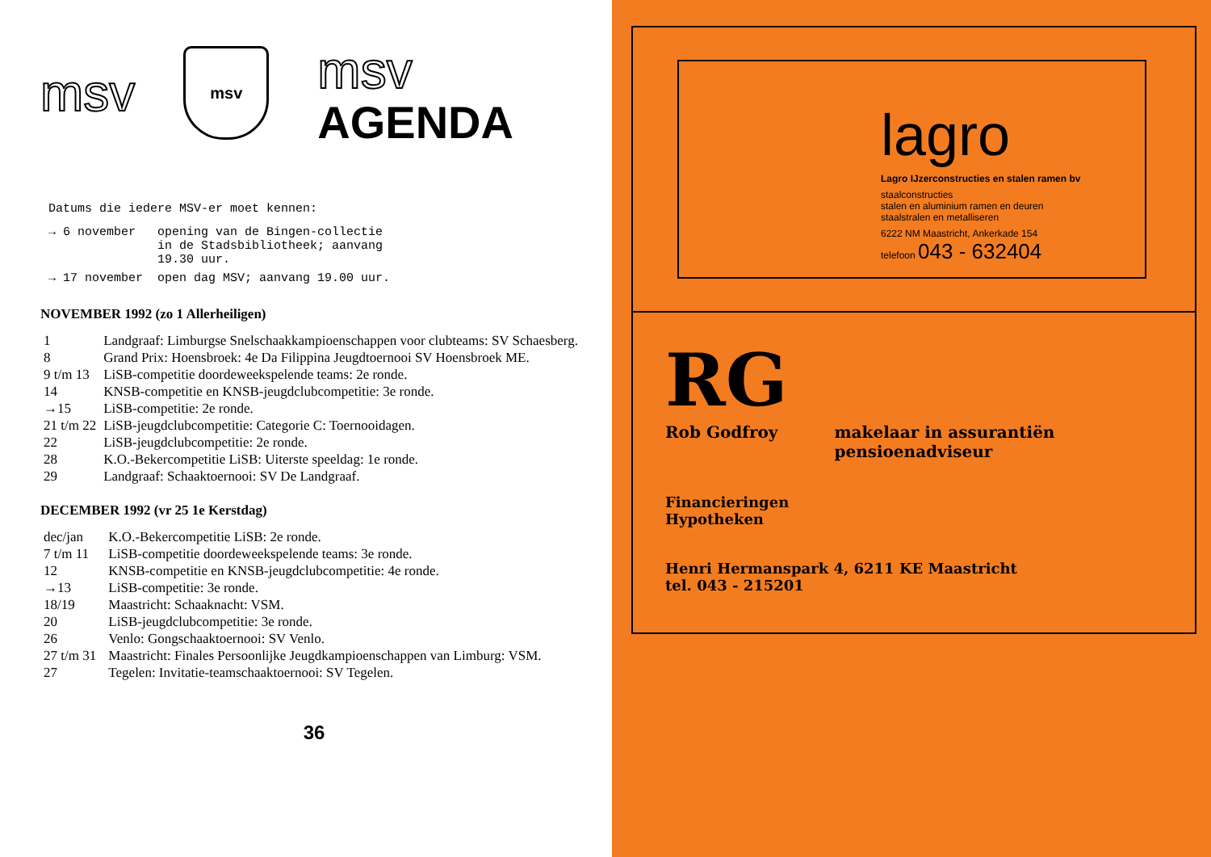msv
msv
msv
AGENDA
Datums die iedere MSV-er moet kennen:
| → 6 november | opening van de Bingen-collectie in de Stadsbibliotheek; aanvang 19.30 uur. |
| → 17 november | open dag MSV; aanvang 19.00 uur. |
NOVEMBER 1992 (zo 1 Allerheiligen)
| 1 | Landgraaf: Limburgse Snelschaakkampioenschappen voor clubteams: SV Schaesberg. |
| 8 | Grand Prix: Hoensbroek: 4e Da Filippina Jeugdtoernooi SV Hoensbroek ME. |
| 9 t/m 13 | LiSB-competitie doordeweekspelende teams: 2e ronde. |
| 14 | KNSB-competitie en KNSB-jeugdclubcompetitie: 3e ronde. |
| →15 | LiSB-competitie: 2e ronde. |
| 21 t/m 22 | LiSB-jeugdclubcompetitie: Categorie C: Toernooidagen. |
| 22 | LiSB-jeugdclubcompetitie: 2e ronde. |
| 28 | K.O.-Bekercompetitie LiSB: Uiterste speeldag: 1e ronde. |
| 29 | Landgraaf: Schaaktoernooi: SV De Landgraaf. |
DECEMBER 1992 (vr 25 1e Kerstdag)
| dec/jan | K.O.-Bekercompetitie LiSB: 2e ronde. |
| 7 t/m 11 | LiSB-competitie doordeweekspelende teams: 3e ronde. |
| 12 | KNSB-competitie en KNSB-jeugdclubcompetitie: 4e ronde. |
| →13 | LiSB-competitie: 3e ronde. |
| 18/19 | Maastricht: Schaaknacht: VSM. |
| 20 | LiSB-jeugdclubcompetitie: 3e ronde. |
| 26 | Venlo: Gongschaaktoernooi: SV Venlo. |
| 27 t/m 31 | Maastricht: Finales Persoonlijke Jeugdkampioenschappen van Limburg: VSM. |
| 27 | Tegelen: Invitatie-teamschaaktoernooi: SV Tegelen. |
36
lagro
Lagro IJzerconstructies en stalen ramen bv
staalconstructies
stalen en aluminium ramen en deuren
staalstralen en metalliseren
6222 NM Maastricht, Ankerkade 154
telefoon 043 - 632404
RG
Rob Godfroy makelaar in assurantiën
pensioenadviseur
Financieringen
Hypotheken
Henri Hermanspark 4, 6211 KE Maastricht
tel. 043 - 215201